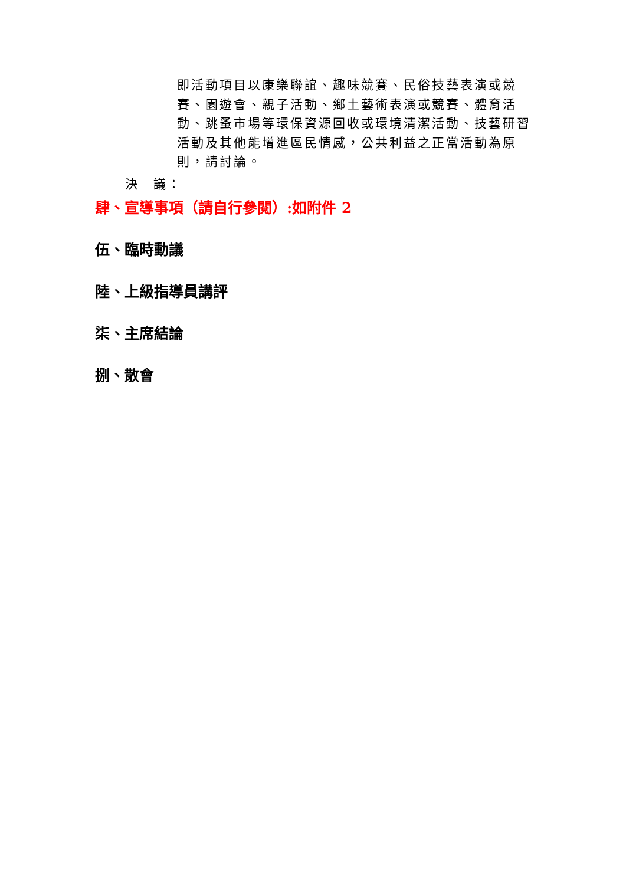即活動項目以康樂聯誼、趣味競賽、民俗技藝表演或競賽、園遊會、親子活動、鄉土藝術表演或競賽、體育活動、跳蚤市場等環保資源回收或環境清潔活動、技藝研習活動及其他能增進區民情感，公共利益之正當活動為原則，請討論。
決　議：
肆、宣導事項（請自行參閱）:如附件 2
伍、臨時動議
陸、上級指導員講評
柒、主席結論
捌、散會